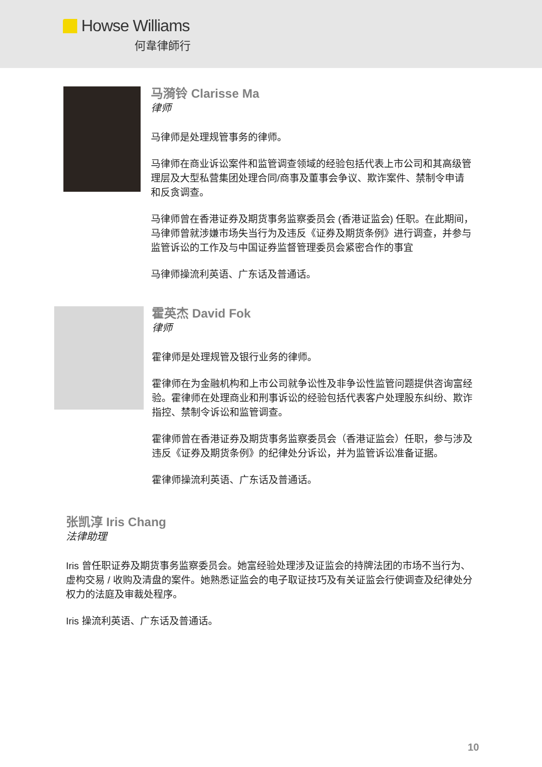Howse Williams
何韋律師行
马漪铃 Clarisse Ma
律师
马律师是处理规管事务的律师。
马律师在商业诉讼案件和监管调查领域的经验包括代表上市公司和其高级管理层及大型私营集团处理合同/商事及董事会争议、欺诈案件、禁制令申请和反贪调查。
马律师曾在香港证券及期货事务监察委员会 (香港证监会) 任职。在此期间，马律师曾就涉嫌市场失当行为及违反《证券及期货条例》进行调查，并参与监管诉讼的工作及与中国证券监督管理委员会紧密合作的事宜
马律师操流利英语、广东话及普通话。
霍英杰 David Fok
律师
霍律师是处理规管及银行业务的律师。
霍律师在为金融机构和上市公司就争讼性及非争讼性监管问题提供咨询富经验。霍律师在处理商业和刑事诉讼的经验包括代表客户处理股东纠纷、欺诈指控、禁制令诉讼和监管调查。
霍律师曾在香港证券及期货事务监察委员会（香港证监会）任职，参与涉及违反《证券及期货条例》的纪律处分诉讼，并为监管诉讼准备证据。
霍律师操流利英语、广东话及普通话。
张凯淳 Iris Chang
法律助理
Iris 曾任职证券及期货事务监察委员会。她富经验处理涉及证监会的持牌法团的市场不当行为、虚构交易 / 收购及清盘的案件。她熟悉证监会的电子取证技巧及有关证监会行使调查及纪律处分权力的法庭及审裁处程序。
Iris 操流利英语、广东话及普通话。
10